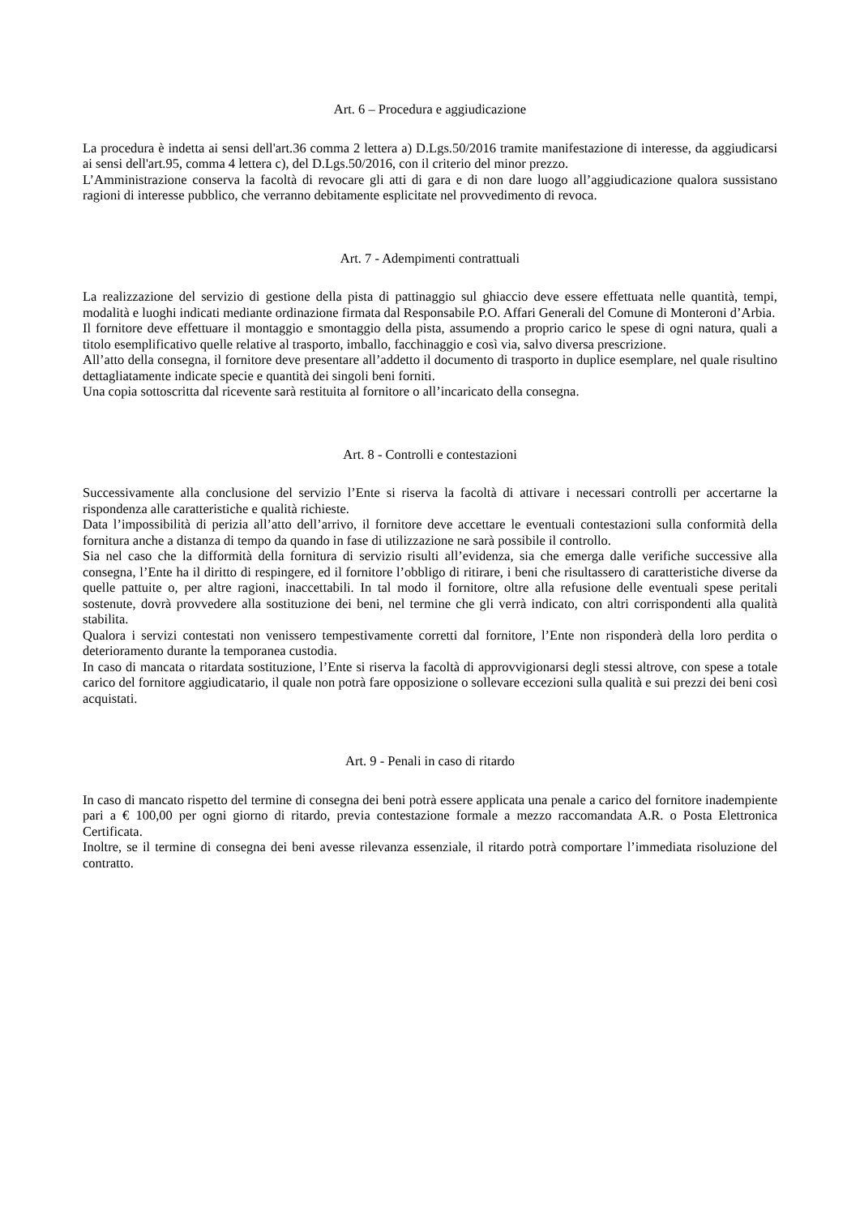Art. 6 – Procedura e aggiudicazione
La procedura è indetta ai sensi dell'art.36 comma 2 lettera a) D.Lgs.50/2016 tramite manifestazione di interesse, da aggiudicarsi ai sensi dell'art.95, comma 4 lettera c), del D.Lgs.50/2016, con il criterio del minor prezzo.
L’Amministrazione conserva la facoltà di revocare gli atti di gara e di non dare luogo all’aggiudicazione qualora sussistano ragioni di interesse pubblico, che verranno debitamente esplicitate nel provvedimento di revoca.
Art. 7 - Adempimenti contrattuali
La realizzazione del servizio di gestione della pista di pattinaggio sul ghiaccio deve essere effettuata nelle quantità, tempi, modalità e luoghi indicati mediante ordinazione firmata dal Responsabile P.O. Affari Generali del Comune di Monteroni d’Arbia.
Il fornitore deve effettuare il montaggio e smontaggio della pista, assumendo a proprio carico le spese di ogni natura, quali a titolo esemplificativo quelle relative al trasporto, imballo, facchinaggio e così via, salvo diversa prescrizione.
All’atto della consegna, il fornitore deve presentare all’addetto il documento di trasporto in duplice esemplare, nel quale risultino dettagliatamente indicate specie e quantità dei singoli beni forniti.
Una copia sottoscritta dal ricevente sarà restituita al fornitore o all’incaricato della consegna.
Art. 8 - Controlli e contestazioni
Successivamente alla conclusione del servizio l’Ente si riserva la facoltà di attivare i necessari controlli per accertarne la rispondenza alle caratteristiche e qualità richieste.
Data l’impossibilità di perizia all’atto dell’arrivo, il fornitore deve accettare le eventuali contestazioni sulla conformità della fornitura anche a distanza di tempo da quando in fase di utilizzazione ne sarà possibile il controllo.
Sia nel caso che la difformità della fornitura di servizio risulti all’evidenza, sia che emerga dalle verifiche successive alla consegna, l’Ente ha il diritto di respingere, ed il fornitore l’obbligo di ritirare, i beni che risultassero di caratteristiche diverse da quelle pattuite o, per altre ragioni, inaccettabili. In tal modo il fornitore, oltre alla refusione delle eventuali spese peritali sostenute, dovrà provvedere alla sostituzione dei beni, nel termine che gli verrà indicato, con altri corrispondenti alla qualità stabilita.
Qualora i servizi contestati non venissero tempestivamente corretti dal fornitore, l’Ente non risponderà della loro perdita o deterioramento durante la temporanea custodia.
In caso di mancata o ritardata sostituzione, l’Ente si riserva la facoltà di approvvigionarsi degli stessi altrove, con spese a totale carico del fornitore aggiudicatario, il quale non potrà fare opposizione o sollevare eccezioni sulla qualità e sui prezzi dei beni così acquistati.
Art. 9 - Penali in caso di ritardo
In caso di mancato rispetto del termine di consegna dei beni potrà essere applicata una penale a carico del fornitore inadempiente pari a € 100,00 per ogni giorno di ritardo, previa contestazione formale a mezzo raccomandata A.R. o Posta Elettronica Certificata.
Inoltre, se il termine di consegna dei beni avesse rilevanza essenziale, il ritardo potrà comportare l’immediata risoluzione del contratto.